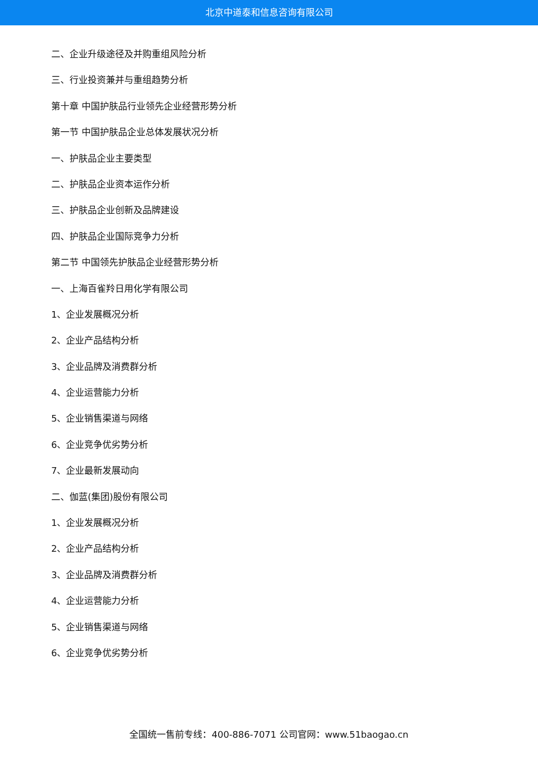北京中道泰和信息咨询有限公司
二、企业升级途径及并购重组风险分析
三、行业投资兼并与重组趋势分析
第十章 中国护肤品行业领先企业经营形势分析
第一节 中国护肤品企业总体发展状况分析
一、护肤品企业主要类型
二、护肤品企业资本运作分析
三、护肤品企业创新及品牌建设
四、护肤品企业国际竞争力分析
第二节 中国领先护肤品企业经营形势分析
一、上海百雀羚日用化学有限公司
1、企业发展概况分析
2、企业产品结构分析
3、企业品牌及消费群分析
4、企业运营能力分析
5、企业销售渠道与网络
6、企业竞争优劣势分析
7、企业最新发展动向
二、伽蓝(集团)股份有限公司
1、企业发展概况分析
2、企业产品结构分析
3、企业品牌及消费群分析
4、企业运营能力分析
5、企业销售渠道与网络
6、企业竞争优劣势分析
全国统一售前专线：400-886-7071 公司官网：www.51baogao.cn